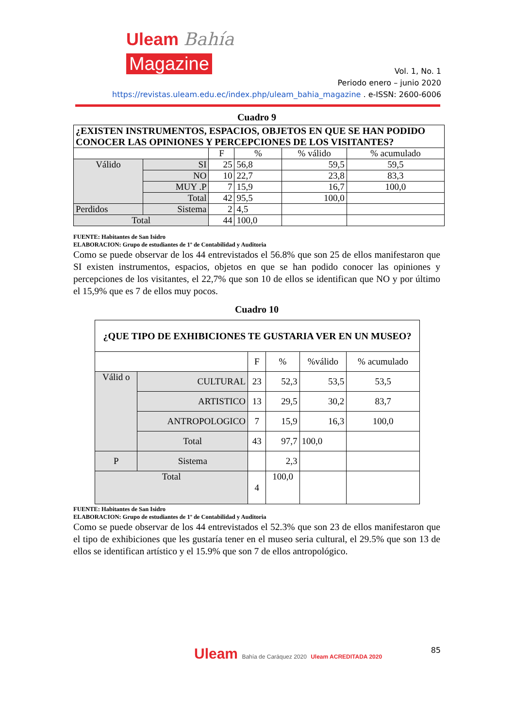Uleam Bahía
Magazine
Vol. 1, No. 1
Periodo enero – junio 2020
https://revistas.uleam.edu.ec/index.php/uleam_bahia_magazine . e-ISSN: 2600-6006
Cuadro 9
| ¿EXISTEN INSTRUMENTOS, ESPACIOS, OBJETOS EN QUE SE HAN PODIDO CONOCER LAS OPINIONES Y PERCEPCIONES DE LOS VISITANTES? | | | | | |
| --- | --- | --- | --- | --- | --- |
| | | F | % | % válido | % acumulado |
| Válido | SI | 25 | 56,8 | 59,5 | 59,5 |
| | NO | 10 | 22,7 | 23,8 | 83,3 |
| | MUY .P | 7 | 15,9 | 16,7 | 100,0 |
| | Total | 42 | 95,5 | 100,0 | |
| Perdidos | Sistema | 2 | 4,5 | | |
| Total | | 44 | 100,0 | | |
FUENTE: Habitantes de San Isidro
ELABORACION: Grupo de estudiantes de 1º de Contabilidad y Auditoria
Como se puede observar de los 44 entrevistados el 56.8% que son 25 de ellos manifestaron que SI existen instrumentos, espacios, objetos en que se han podido conocer las opiniones y percepciones de los visitantes, el 22,7% que son 10 de ellos se identifican que NO y por último el 15,9% que es 7 de ellos muy pocos.
Cuadro 10
| ¿QUE TIPO DE EXHIBICIONES TE GUSTARIA VER EN UN MUSEO? | | | | | |
| --- | --- | --- | --- | --- | --- |
| | | F | % | %válido | % acumulado |
| Válid o | CULTURAL | 23 | 52,3 | 53,5 | 53,5 |
| | ARTISTICO | 13 | 29,5 | 30,2 | 83,7 |
| | ANTROPOLOGICO | 7 | 15,9 | 16,3 | 100,0 |
| | Total | 43 | 97,7 | 100,0 | |
| P | Sistema | | 2,3 | | |
| Total | | 4 | 100,0 | | |
FUENTE: Habitantes de San Isidro
ELABORACION: Grupo de estudiantes de 1º de Contabilidad y Auditoria
Como se puede observar de los 44 entrevistados el 52.3% que son 23 de ellos manifestaron que el tipo de exhibiciones que les gustaría tener en el museo seria cultural, el 29.5% que son 13 de ellos se identifican artístico y el 15.9% que son 7 de ellos antropológico.
Uleam Bahía de Caráquez 2020 Uleam ACREDITADA 2020
85